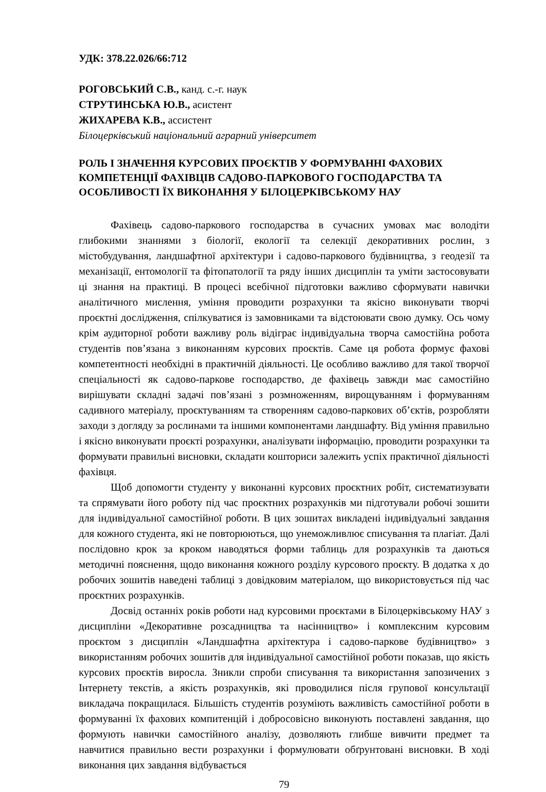УДК: 378.22.026/66:712
РОГОВСЬКИЙ С.В., канд. с.-г. наук
СТРУТИНСЬКА Ю.В., асистент
ЖИХАРЕВА К.В., ассистент
Білоцерківський національний аграрний університет
РОЛЬ І ЗНАЧЕННЯ КУРСОВИХ ПРОЄКТІВ У ФОРМУВАННІ ФАХОВИХ КОМПЕТЕНЦІЇ ФАХІВЦІВ САДОВО-ПАРКОВОГО ГОСПОДАРСТВА ТА ОСОБЛИВОСТІ ЇХ ВИКОНАННЯ У БІЛОЦЕРКІВСЬКОМУ НАУ
Фахівець садово-паркового господарства в сучасних умовах має володіти глибокими знаннями з біології, екології та селекції декоративних рослин, з містобудування, ландшафтної архітектури і садово-паркового будівництва, з геодезії та механізації, ентомології та фітопатології та ряду інших дисциплін та уміти застосовувати ці знання на практиці. В процесі всебічної підготовки важливо сформувати навички аналітичного мислення, уміння проводити розрахунки та якісно виконувати творчі проєктні дослідження, спілкуватися із замовниками та відстоювати свою думку. Ось чому крім аудиторної роботи важливу роль відіграє індивідуальна творча самостійна робота студентів пов’язана з виконанням курсових проєктів. Саме ця робота формує фахові компетентності необхідні в практичній діяльності. Це особливо важливо для такої творчої спеціальності як садово-паркове господарство, де фахівець завжди має самостійно вирішувати складні задачі пов’язані з розмноженням, вирощуванням і формуванням садивного матеріалу, проєктуванням та створенням садово-паркових об’єктів, розробляти заходи з догляду за рослинами та іншими компонентами ландшафту. Від уміння правильно і якісно виконувати проєкті розрахунки, аналізувати інформацію, проводити розрахунки та формувати правильні висновки, складати кошториси залежить успіх практичної діяльності фахівця.
Щоб допомогти студенту у виконанні курсових проєктних робіт, систематизувати та спрямувати його роботу під час проєктних розрахунків ми підготували робочі зошити для індивідуальної самостійної роботи. В цих зошитах викладені індивідуальні завдання для кожного студента, які не повторюються, що унеможливлює списування та плагіат. Далі послідовно крок за кроком наводяться форми таблиць для розрахунків та даються методичні пояснення, щодо виконання кожного розділу курсового проєкту. В додатка х до робочих зошитів наведені таблиці з довідковим матеріалом, що використовується під час проєктних розрахунків.
Досвід останніх років роботи над курсовими проєктами в Білоцерківському НАУ з дисципліни «Декоративне розсадництва та насінництво» і комплексним курсовим проєктом з дисциплін «Ландшафтна архітектура і садово-паркове будівництво» з використанням робочих зошитів для індивідуальної самостійної роботи показав, що якість курсових проєктів виросла. Зникли спроби списування та використання запозичених з Інтернету текстів, а якість розрахунків, які проводилися після групової консультації викладача покращилася. Більшість студентів розуміють важливість самостійної роботи в формуванні їх фахових компитенцій і добросовісно виконують поставлені завдання, що формують навички самостійного аналізу, дозволяють глибше вивчити предмет та навчитися правильно вести розрахунки і формулювати обґрунтовані висновки. В ході виконання цих завдання відбувається
79